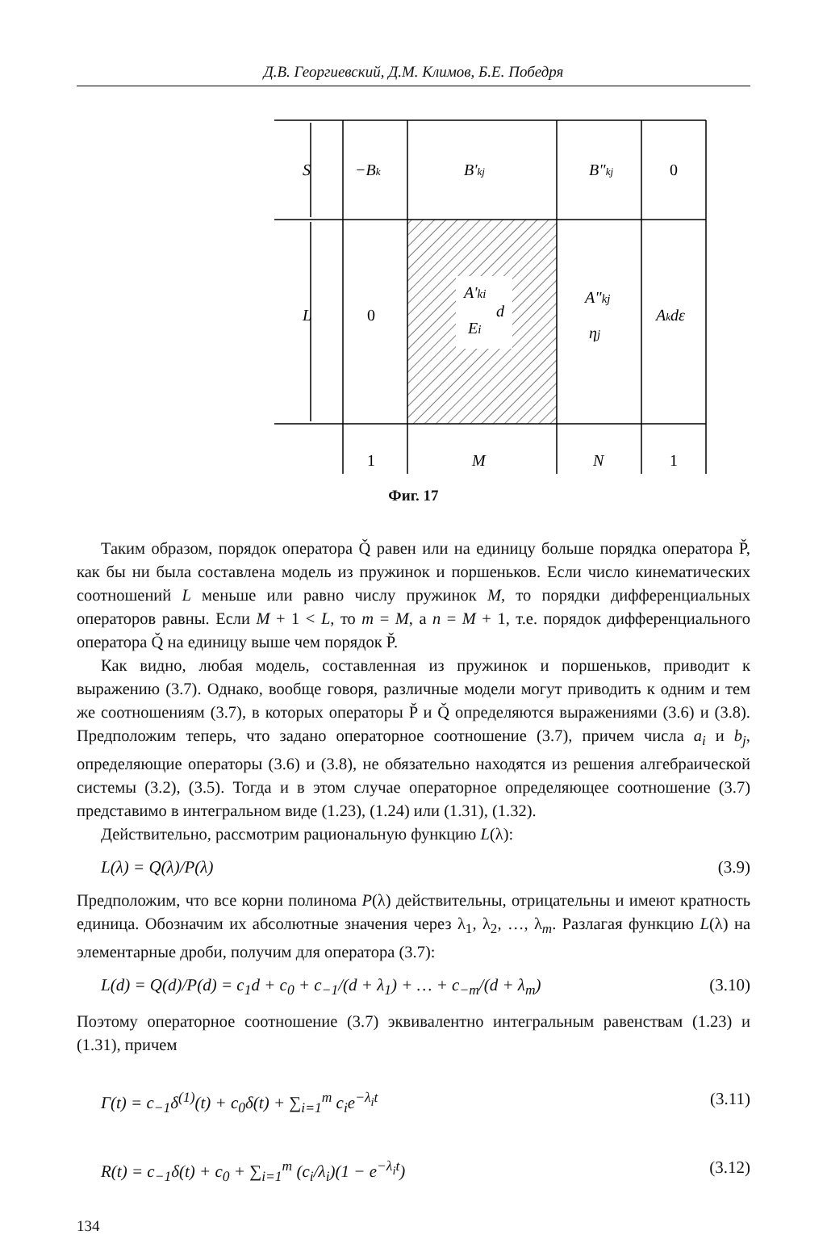Д.В. Георгиевский, Д.М. Климов, Б.Е. Победря
S
−Bk
B'kj
B"kj
0
L
0
A'ki
Ei
d
A"kj
ηj
Akdε
1
M
N
1
Фиг. 17
Таким образом, порядок оператора Q̌ равен или на единицу больше порядка оператора P̌, как бы ни была составлена модель из пружинок и поршеньков. Если число кинематических соотношений L меньше или равно числу пружинок M, то порядки дифференциальных операторов равны. Если M + 1 < L, то m = M, а n = M + 1, т.е. порядок дифференциального оператора Q̌ на единицу выше чем порядок P̌.
Как видно, любая модель, составленная из пружинок и поршеньков, приводит к выражению (3.7). Однако, вообще говоря, различные модели могут приводить к одним и тем же соотношениям (3.7), в которых операторы P̌ и Q̌ определяются выражениями (3.6) и (3.8). Предположим теперь, что задано операторное соотношение (3.7), причем числа a<sub>i</sub> и b<sub>j</sub>, определяющие операторы (3.6) и (3.8), не обязательно находятся из решения алгебраической системы (3.2), (3.5). Тогда и в этом случае операторное определяющее соотношение (3.7) представимо в интегральном виде (1.23), (1.24) или (1.31), (1.32).
Действительно, рассмотрим рациональную функцию L(λ):
L(λ) = Q(λ)/P(λ) (3.9)
Предположим, что все корни полинома P(λ) действительны, отрицательны и имеют кратность единица. Обозначим их абсолютные значения через λ<sub>1</sub>, λ<sub>2</sub>, …, λ<sub>m</sub>. Разлагая функцию L(λ) на элементарные дроби, получим для оператора (3.7):
L(d) = Q(d)/P(d) = c<sub>1</sub>d + c<sub>0</sub> + c<sub>−1</sub>/(d + λ<sub>1</sub>) + … + c<sub>−m</sub>/(d + λ<sub>m</sub>) (3.10)
Поэтому операторное соотношение (3.7) эквивалентно интегральным равенствам (1.23) и (1.31), причем
Γ(t) = c<sub>−1</sub>δ<sup>(1)</sup>(t) + c<sub>0</sub>δ(t) + ∑<sub>i=1</sub><sup>m</sup> c<sub>i</sub>e<sup>−λ<sub>i</sub>t</sup> (3.11)
R(t) = c<sub>−1</sub>δ(t) + c<sub>0</sub> + ∑<sub>i=1</sub><sup>m</sup> (c<sub>i</sub>/λ<sub>i</sub>)(1 − e<sup>−λ<sub>i</sub>t</sup>) (3.12)
134